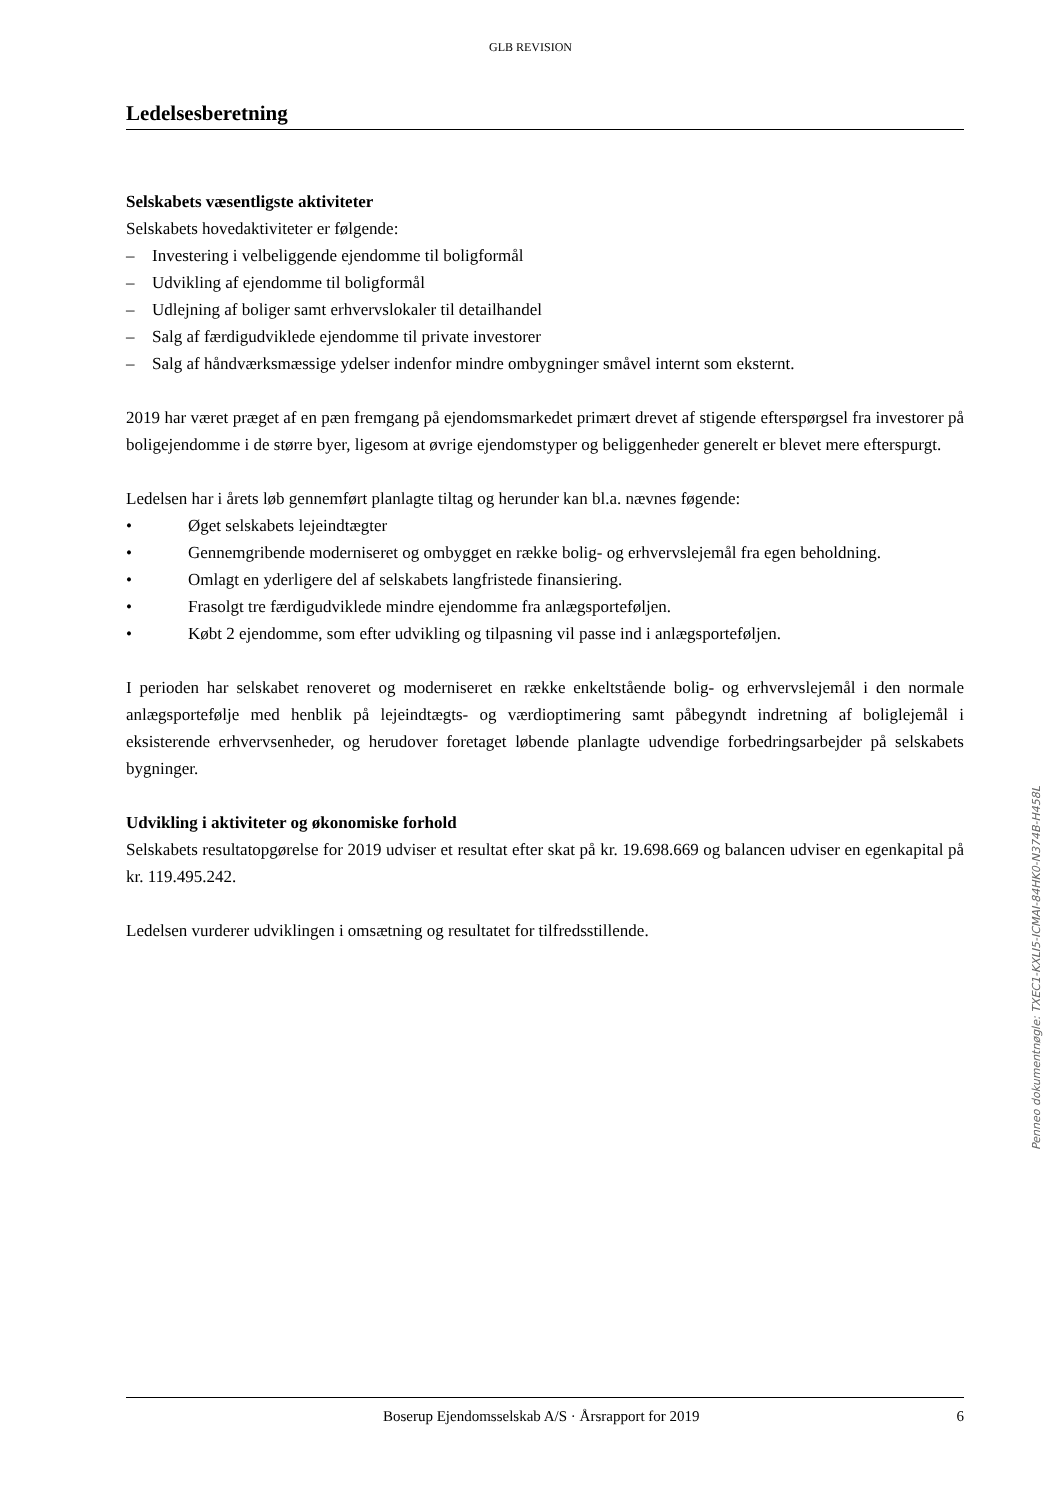GLB REVISION
Ledelsesberetning
Selskabets væsentligste aktiviteter
Selskabets hovedaktiviteter er følgende:
– Investering i velbeliggende ejendomme til boligformål
– Udvikling af ejendomme til boligformål
– Udlejning af boliger samt erhvervslokaler til detailhandel
– Salg af færdigudviklede ejendomme til private investorer
– Salg af håndværksmæssige ydelser indenfor mindre ombygninger småvel internt som eksternt.
2019 har været præget af en pæn fremgang på ejendomsmarkedet primært drevet af stigende efterspørgsel fra investorer på boligejendomme i de større byer, ligesom at øvrige ejendomstyper og beliggenheder generelt er blevet mere efterspurgt.
Ledelsen har i årets løb gennemført planlagte tiltag og herunder kan bl.a. nævnes føgende:
• Øget selskabets lejeindtægter
• Gennemgribende moderniseret og ombygget en række bolig- og erhvervslejemål fra egen beholdning.
• Omlagt en yderligere del af selskabets langfristede finansiering.
• Frasolgt tre færdigudviklede mindre ejendomme fra anlægsporteføljen.
• Købt 2 ejendomme, som efter udvikling og tilpasning vil passe ind i anlægsporteføljen.
I perioden har selskabet renoveret og moderniseret en række enkeltstående bolig- og erhvervslejemål i den normale anlægsportefølje med henblik på lejeindtægts- og værdioptimering samt påbegyndt indretning af boliglejemål i eksisterende erhvervsenheder, og herudover foretaget løbende planlagte udvendige forbedringsarbejder på selskabets bygninger.
Udvikling i aktiviteter og økonomiske forhold
Selskabets resultatopgørelse for 2019 udviser et resultat efter skat på kr. 19.698.669 og balancen udviser en egenkapital på kr. 119.495.242.
Ledelsen vurderer udviklingen i omsætning og resultatet for tilfredsstillende.
Penneo dokumentnøgle: TXEC1-KXLI5-ICMAI-84HK0-N374B-H458L
Boserup Ejendomsselskab A/S · Årsrapport for 2019 6